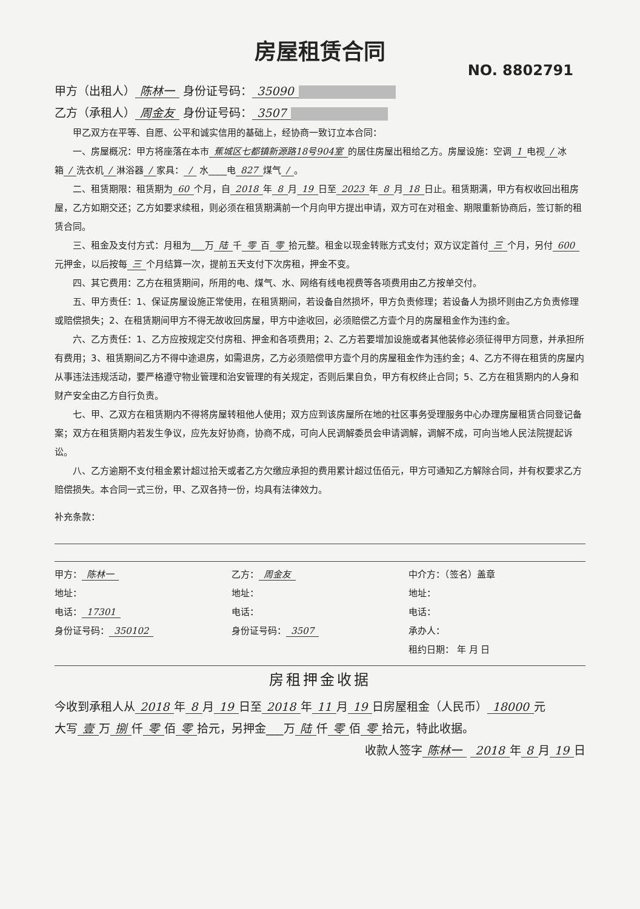房屋租赁合同
NO. 8802791
甲方（出租人） 陈林一 身份证号码： 35090
乙方（承租人） 周金友 身份证号码： 3507
甲乙双方在平等、自愿、公平和诚实信用的基础上，经协商一致订立本合同：
一、房屋概况：甲方将座落在本市 蕉城区七都镇新源路18号904室 的居住房屋出租给乙方。房屋设施：空调 1 电视 / 冰箱 / 洗衣机 / 淋浴器 / 家具： / 水____电 827 煤气 / 。
二、租赁期限：租赁期为 60 个月，自 2018 年 8 月 19 日至 2023 年 8 月 18 日止。租赁期满，甲方有权收回出租房屋，乙方如期交还；乙方如要求续租，则必须在租赁期满前一个月向甲方提出申请，双方可在对租金、期限重新协商后，签订新的租赁合同。
三、租金及支付方式：月租为___万 陆 千 零 百 零 拾元整。租金以现金转账方式支付；双方议定首付 三 个月，另付 600 元押金，以后按每 三 个月结算一次，提前五天支付下次房租，押金不变。
四、其它费用：乙方在租赁期间，所用的电、煤气、水、网络有线电视费等各项费用由乙方按单交付。
五、甲方责任：1、保证房屋设施正常使用，在租赁期间，若设备自然损坏，甲方负责修理；若设备人为损坏则由乙方负责修理或赔偿损失；2、在租赁期间甲方不得无故收回房屋，甲方中途收回，必须赔偿乙方壹个月的房屋租金作为违约金。
六、乙方责任：1、乙方应按规定交付房租、押金和各项费用；2、乙方若要增加设施或者其他装修必须征得甲方同意，并承担所有费用；3、租赁期间乙方不得中途退房，如需退房，乙方必须赔偿甲方壹个月的房屋租金作为违约金；4、乙方不得在租赁的房屋内从事违法违规活动，要严格遵守物业管理和治安管理的有关规定，否则后果自负，甲方有权终止合同；5、乙方在租赁期内的人身和财产安全由乙方自行负责。
七、甲、乙双方在租赁期内不得将房屋转租他人使用；双方应到该房屋所在地的社区事务受理服务中心办理房屋租赁合同登记备案；双方在租赁期内若发生争议，应先友好协商，协商不成，可向人民调解委员会申请调解，调解不成，可向当地人民法院提起诉讼。
八、乙方逾期不支付租金累计超过拾天或者乙方欠缴应承担的费用累计超过伍佰元，甲方可通知乙方解除合同，并有权要求乙方赔偿损失。本合同一式三份，甲、乙双各持一份，均具有法律效力。
补充条款：
甲方： 陈林一
地址：
电话： 17301
身份证号码： 350102
乙方： 周金友
地址：
电话：
身份证号码： 3507
中介方：（签名）盖章
地址：
电话：
承办人：
租约日期： 年 月 日
房租押金收据
今收到承租人从 2018 年 8 月 19 日至 2018 年 11 月 19 日房屋租金（人民币） 18000 元
大写 壹 万 捌 仟 零 佰 零 拾元，另押金___万 陆 仟 零 佰 零 拾元，特此收据。
收款人签字 陈林一 2018 年 8 月 19 日